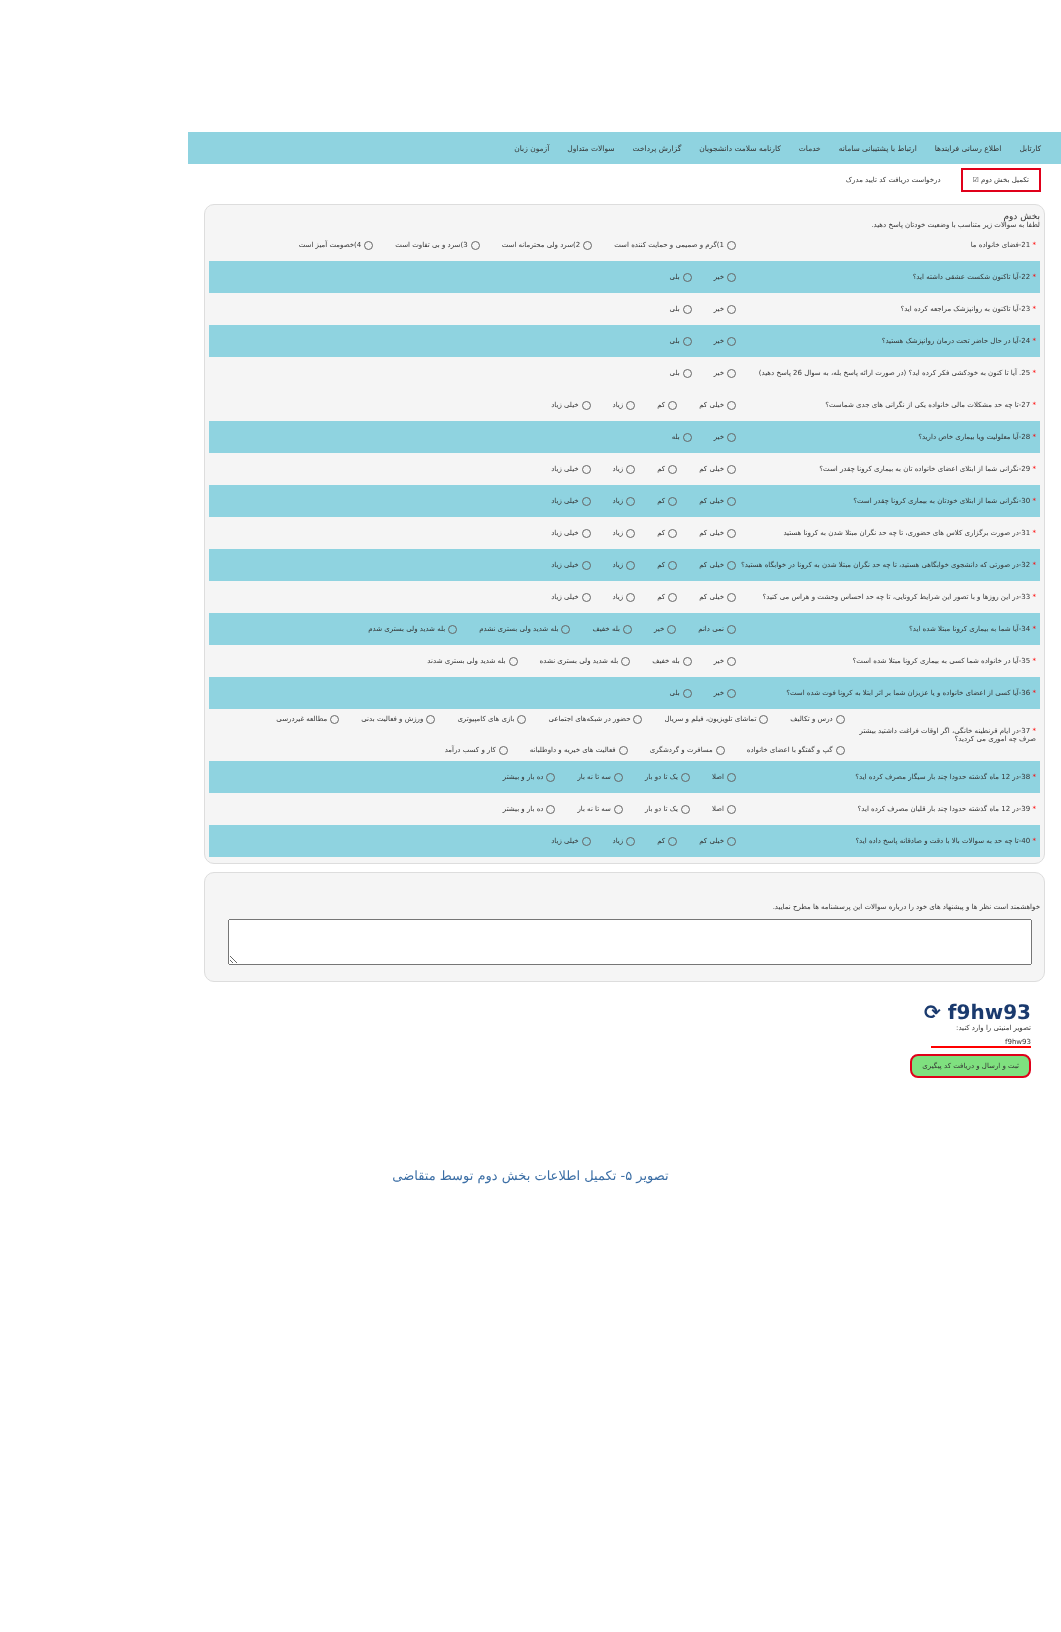کارتابل اطلاع رسانی فرایندها ارتباط با پشتیبانی سامانه خدمات کارنامه سلامت دانشجویان گزارش پرداخت سوالات متداول آزمون زبان
تکمیل بخش دوم ☑ درخواست دریافت کد تایید مدرک
بخش دوم
لطفا به سوالات زیر متناسب با وضعیت خودتان پاسخ دهید.
* 21-فضای خانواده ما
1)گرم و صمیمی و حمایت کننده است 2)سرد ولی محترمانه است 3)سرد و بی تفاوت است 4)خصومت آمیز است
* 22-آیا تاکنون شکست عشقی داشته اید؟ خیر بلی
* 23-آیا تاکنون به روانپزشک مراجعه کرده اید؟ خیر بلی
* 24-آیا در حال حاضر تحت درمان روانپزشک هستید؟ خیر بلی
* 25. آیا تا کنون به خودکشی فکر کرده اید؟ (در صورت ارائه پاسخ بله، به سوال 26 پاسخ دهید)
خیر بلی
* 27-تا چه حد مشکلات مالی خانواده یکی از نگرانی های جدی شماست؟ خیلی کم کم زیاد خیلی زیاد
* 28-آیا معلولیت ویا بیماری خاص دارید؟ خیر بله
* 29-نگرانی شما از ابتلای اعضای خانواده تان به بیماری کرونا چقدر است؟ خیلی کم کم زیاد خیلی زیاد
* 30-نگرانی شما از ابتلای خودتان به بیماری کرونا چقدر است؟ خیلی کم کم زیاد خیلی زیاد
* 31-در صورت برگزاری کلاس های حضوری، تا چه حد نگران مبتلا شدن به کرونا هستید
خیلی کم کم زیاد خیلی زیاد
* 32-در صورتی که دانشجوی خوابگاهی هستید، تا چه حد نگران مبتلا شدن به کرونا در خوابگاه هستید؟
خیلی کم کم زیاد خیلی زیاد
* 33-در این روزها و با تصور این شرایط کرونایی، تا چه حد احساس وحشت و هراس می کنید؟
خیلی کم کم زیاد خیلی زیاد
* 34-آیا شما به بیماری کرونا مبتلا شده اید؟
نمی دانم خیر بله خفیف بله شدید ولی بستری نشدم بله شدید ولی بستری شدم
* 35-آیا در خانواده شما کسی به بیماری کرونا مبتلا شده است؟
خیر بله خفیف بله شدید ولی بستری نشده بله شدید ولی بستری شدند
* 36-آیا کسی از اعضای خانواده و یا عزیزان شما بر اثر ابتلا به کرونا فوت شده است؟
خیر بلی
* 37-در ایام قرنطینه خانگی، اگر اوقات فراغت داشتید بیشتر صرف چه اموری می کردید؟
درس و تکالیف تماشای تلویزیون، فیلم و سریال حضور در شبکه‌های اجتماعی بازی های کامپیوتری ورزش و فعالیت بدنی مطالعه غیردرسی گپ و گفتگو با اعضای خانواده مسافرت و گردشگری فعالیت های خیریه و داوطلبانه کار و کسب درآمد
* 38-در 12 ماه گذشته حدودا چند بار سیگار مصرف کرده اید؟
اصلا یک تا دو بار سه تا نه بار ده بار و بیشتر
* 39-در 12 ماه گذشته حدودا چند بار قلیان مصرف کرده اید؟
اصلا یک تا دو بار سه تا نه بار ده بار و بیشتر
* 40-تا چه حد به سوالات بالا با دقت و صادقانه پاسخ داده اید؟ خیلی کم کم زیاد خیلی زیاد
خواهشمند است نظر ها و پیشنهاد های خود را درباره سوالات این پرسشنامه ها مطرح نمایید.
f9hw93 ⟳
تصویر امنیتی را وارد کنید:
f9hw93
ثبت و ارسال و دریافت کد پیگیری
تصویر ۵- تکمیل اطلاعات بخش دوم توسط متقاضی